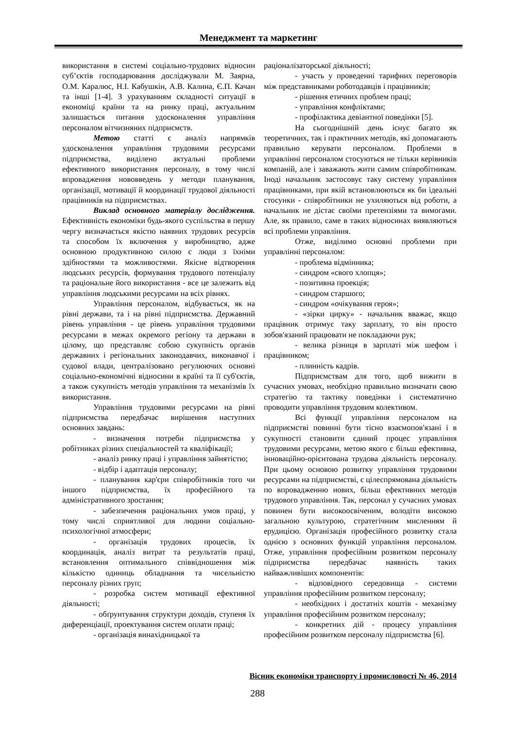Менеджмент та маркетинг
використання в системі соціально-трудових відносин суб’єктів господарювання досліджували М. Заярна, О.М. Каралюс, Н.І. Кабушкін, А.В. Калина, Є.П. Качан та інші [1-4]. З урахуванням складності ситуації в економіці країни та на ринку праці, актуальним залишається питання удосконалення управління персоналом вітчизняних підприємств.
Метою статті є аналіз напрямків удосконалення управління трудовими ресурсами підприємства, виділено актуальні проблеми ефективного використання персоналу, в тому числі впровадження нововведень у методи планування, організації, мотивації й координації трудової діяльності працівників на підприємствах.
Виклад основного матеріалу дослідження. Ефективність економіки будь-якого суспільства в першу чергу визначається якістю наявних трудових ресурсів та способом їх включення у виробництво, адже основною продуктивною силою є люди з їхніми здібностями та можливостями. Якісне відтворення людських ресурсів, формування трудового потенціалу та раціональне його використання - все це залежить від управління людськими ресурсами на всіх рівнях.
Управління персоналом, відбувається, як на рівні держави, та і на рівні підприємства. Державний рівень управління - це рівень управління трудовими ресурсами в межах окремого регіону та держави в цілому, що представляє собою сукупність органів державних і регіональних законодавчих, виконавчої і судової влади, централізовано регулюючих основні соціально-економічні відносини в країні та її суб'єктів, а також сукупність методів управління та механізмів їх використання.
Управління трудовими ресурсами на рівні підприємства передбачає вирішення наступних основних завдань:
- визначення потреби підприємства у робітниках різних спеціальностей та кваліфікації;
- аналіз ринку праці і управління зайнятістю;
- відбір і адаптація персоналу;
- планування кар'єри співробітників того чи іншого підприємства, їх професійного та адміністративного зростання;
- забезпечення раціональних умов праці, у тому числі сприятливої для людини соціально-психологічної атмосфери;
- організація трудових процесів, їх координація, аналіз витрат та результатів праці, встановлення оптимального співвідношення між кількістю одиниць обладнання та чисельністю персоналу різних груп;
- розробка систем мотивації ефективної діяльності;
- обґрунтування структури доходів, ступеня їх диференціації, проектування систем оплати праці;
- організація винахідницької та
раціоналізаторської діяльності;
- участь у проведенні тарифних переговорів між представниками роботодавців і працівників;
- рішення етичних проблем праці;
- управління конфліктами;
- профілактика девіантної поведінки [5].
На сьогоднішній день існує багато як теоретичних, так і практичних методів, які допомагають правильно керувати персоналом. Проблеми в управлінні персоналом стосуються не тільки керівників компаній, але і заважають жити самим співробітникам. Іноді начальник застосовує таку систему управління працівниками, при якій встановлюються як би ідеальні стосунки - співробітники не ухиляються від роботи, а начальник не дістає своїми претензіями та вимогами. Але, як правило, саме в таких відносинах виявляються всі проблеми управління.
Отже, виділимо основні проблеми при управлінні персоналом:
- проблема відмінника;
- синдром «свого хлопця»;
- позитивна проекція;
- синдром старшого;
- синдром «очікування героя»;
- «зірки цирку» - начальник вважає, якщо працівник отримує таку зарплату, то він просто зобов'язаний працювати не покладаючи рук;
- велика різниця в зарплаті між шефом і працівником;
- плинність кадрів.
Підприємствам для того, щоб вижити в сучасних умовах, необхідно правильно визначати свою стратегію та тактику поведінки і систематично проводити управління трудовим колективом.
Всі функції управління персоналом на підприємстві повинні бути тісно взаємопов'язані і в сукупності становити єдиний процес управління трудовими ресурсами, метою якого є більш ефективна, інноваційно-орієнтована трудова діяльність персоналу. При цьому основою розвитку управління трудовими ресурсами на підприємстві, є цілеспрямована діяльність по впровадженню нових, більш ефективних методів трудового управління. Так, персонал у сучасних умовах повинен бути високоосвіченим, володіти високою загальною культурою, стратегічним мисленням й ерудицією. Організація професійного розвитку стала однією з основних функцій управління персоналом. Отже, управління професійним розвитком персоналу підприємства передбачає наявність таких найважливіших компонентів:
- відповідного середовища - системи управління професійним розвитком персоналу;
- необхідних і достатніх коштів - механізму управління професійним розвитком персоналу;
- конкретних дій - процесу управління професійним розвитком персоналу підприємства [6].
Вісник економіки транспорту і промисловості № 46, 2014
288